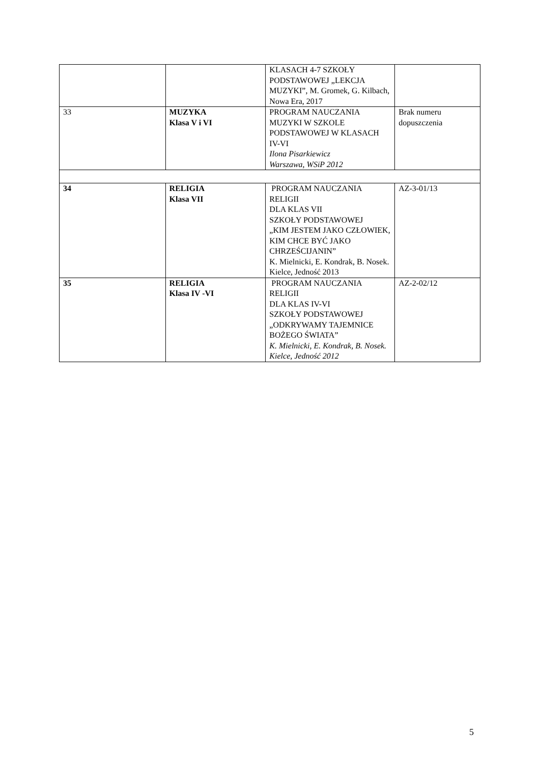| | | KLASACH 4-7 SZKOŁY PODSTAWOWEJ „LEKCJA MUZYKI”, M. Gromek, G. Kilbach, Nowa Era, 2017 | |
| 33 | MUZYKA Klasa V i VI | PROGRAM NAUCZANIA MUZYKI W SZKOLE PODSTAWOWEJ W KLASACH IV-VI Ilona Pisarkiewicz Warszawa, WSiP 2012 | Brak numeru dopuszczenia |
| 34 | RELIGIA Klasa VII | PROGRAM NAUCZANIA RELIGII DLA KLAS VII SZKOŁY PODSTAWOWEJ „KIM JESTEM JAKO CZŁOWIEK, KIM CHCE BYĆ JAKO CHRZEŚCIJANIN” K. Mielnicki, E. Kondrak, B. Nosek. Kielce, Jedność 2013 | AZ-3-01/13 |
| 35 | RELIGIA Klasa IV -VI | PROGRAM NAUCZANIA RELIGII DLA KLAS IV-VI SZKOŁY PODSTAWOWEJ „ODKRYWAMY TAJEMNICE BOŻEGO ŚWIATA” K. Mielnicki, E. Kondrak, B. Nosek. Kielce, Jedność 2012 | AZ-2-02/12 |
5